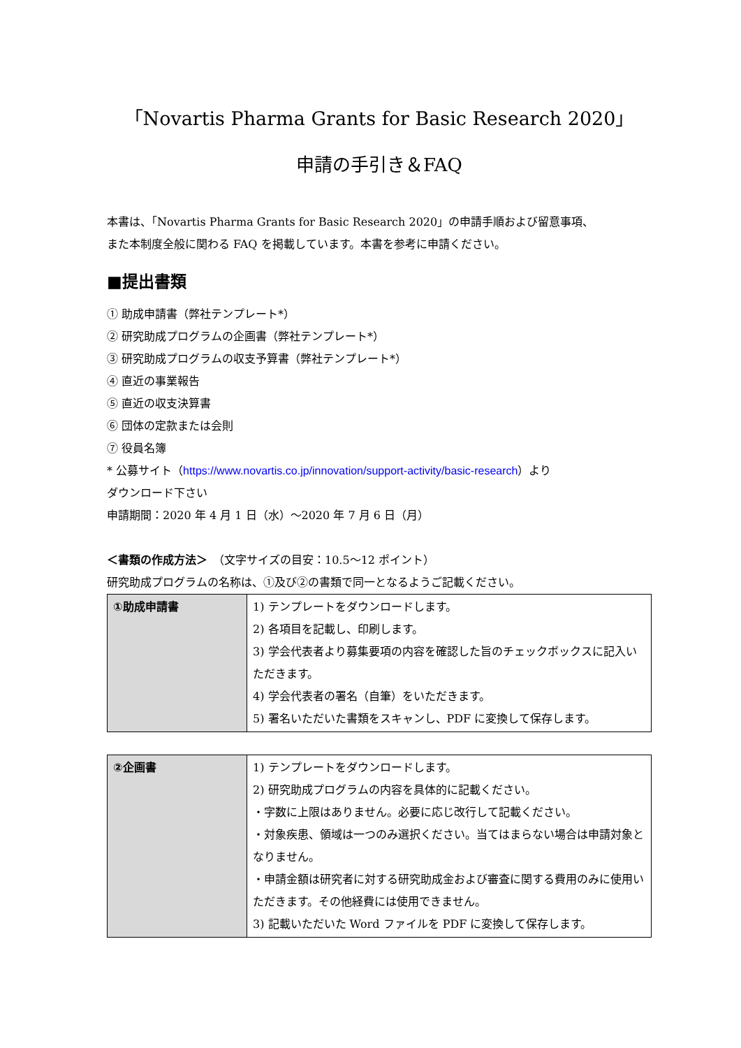「Novartis Pharma Grants for Basic Research 2020」
申請の手引き＆FAQ
本書は、「Novartis Pharma Grants for Basic Research 2020」の申請手順および留意事項、
また本制度全般に関わる FAQ を掲載しています。本書を参考に申請ください。
■提出書類
① 助成申請書（弊社テンプレート*）
② 研究助成プログラムの企画書（弊社テンプレート*）
③ 研究助成プログラムの収支予算書（弊社テンプレート*）
④ 直近の事業報告
⑤ 直近の収支決算書
⑥ 団体の定款または会則
⑦ 役員名簿
* 公募サイト（https://www.novartis.co.jp/innovation/support-activity/basic-research）より
ダウンロード下さい
申請期間：2020 年 4 月 1 日（水）～2020 年 7 月 6 日（月）
＜書類の作成方法＞　（文字サイズの目安：10.5～12 ポイント）
研究助成プログラムの名称は、①及び②の書類で同一となるようご記載ください。
| ①助成申請書 | 1) テンプレートをダウンロードします。 2) 各項目を記載し、印刷します。 3) 学会代表者より募集要項の内容を確認した旨のチェックボックスに記入いただきます。 4) 学会代表者の署名（自筆）をいただきます。 5) 署名いただいた書類をスキャンし、PDF に変換して保存します。 |
| ②企画書 | 1) テンプレートをダウンロードします。 2) 研究助成プログラムの内容を具体的に記載ください。 ・字数に上限はありません。必要に応じ改行して記載ください。 ・対象疾患、領域は一つのみ選択ください。当てはまらない場合は申請対象となりません。 ・申請金額は研究者に対する研究助成金および審査に関する費用のみに使用いただきます。その他経費には使用できません。 3) 記載いただいた Word ファイルを PDF に変換して保存します。 |